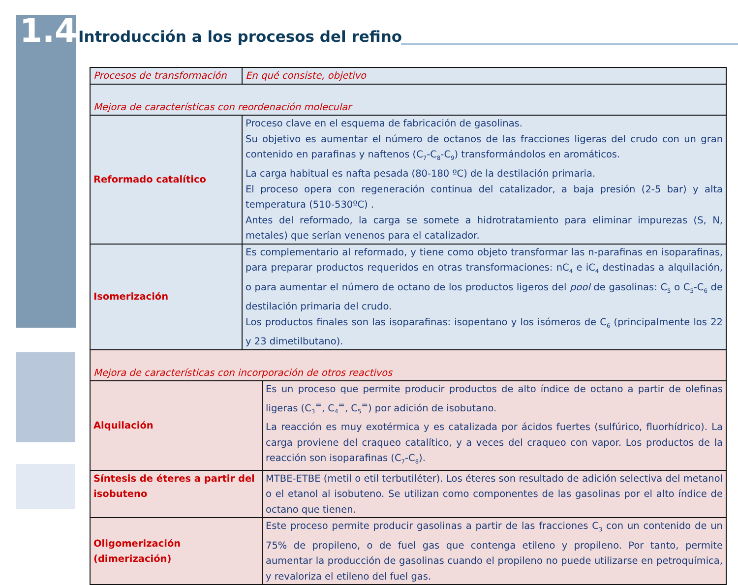1.4 Introducción a los procesos del refino
| Procesos de transformación | En qué consiste, objetivo | |
| Mejora de características con reordenación molecular | | |
| Reformado catalítico | Proceso clave en el esquema de fabricación de gasolinas. Su objetivo es aumentar el número de octanos de las fracciones ligeras del crudo con un gran contenido en parafinas y naftenos (C<sub>7</sub>-C<sub>8</sub>-C<sub>9</sub>) transformándolos en aromáticos. La carga habitual es nafta pesada (80-180 ºC) de la destilación primaria. El proceso opera con regeneración continua del catalizador, a baja presión (2-5 bar) y alta temperatura (510-530ºC) . Antes del reformado, la carga se somete a hidrotratamiento para eliminar impurezas (S, N, metales) que serían venenos para el catalizador. | |
| Isomerización | Es complementario al reformado, y tiene como objeto transformar las n-parafinas en isoparafinas, para preparar productos requeridos en otras transformaciones: nC<sub>4</sub> e iC<sub>4</sub> destinadas a alquilación, o para aumentar el número de octano de los productos ligeros del pool de gasolinas: C<sub>5</sub> o C<sub>5</sub>-C<sub>6</sub> de destilación primaria del crudo. Los productos finales son las isoparafinas: isopentano y los isómeros de C<sub>6</sub> (principalmente los 22 y 23 dimetilbutano). | |
| Mejora de características con incorporación de otros reactivos | | |
| Alquilación | | Es un proceso que permite producir productos de alto índice de octano a partir de olefinas ligeras (C<sub>3</sub><sup>=</sup>, C<sub>4</sub><sup>=</sup>, C<sub>5</sub><sup>=</sup>) por adición de isobutano. La reacción es muy exotérmica y es catalizada por ácidos fuertes (sulfúrico, fluorhídrico). La carga proviene del craqueo catalítico, y a veces del craqueo con vapor. Los productos de la reacción son isoparafinas (C<sub>7</sub>-C<sub>8</sub>). |
| Síntesis de éteres a partir del isobuteno | | MTBE-ETBE (metil o etil terbutiléter). Los éteres son resultado de adición selectiva del metanol o el etanol al isobuteno. Se utilizan como componentes de las gasolinas por el alto índice de octano que tienen. |
| Oligomerización (dimerización) | | Este proceso permite producir gasolinas a partir de las fracciones C<sub>3</sub> con un contenido de un 75% de propileno, o de fuel gas que contenga etileno y propileno. Por tanto, permite aumentar la producción de gasolinas cuando el propileno no puede utilizarse en petroquímica, y revaloriza el etileno del fuel gas. |